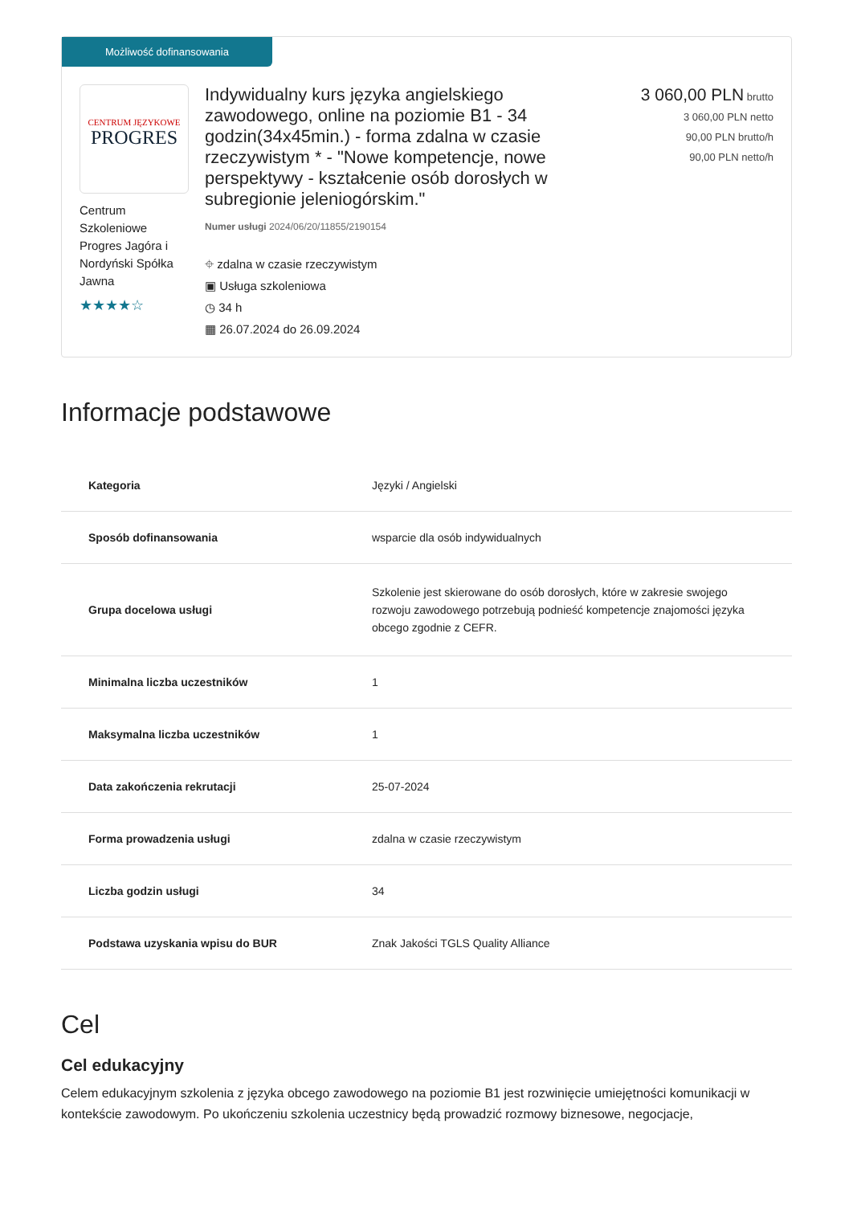Możliwość dofinansowania
CENTRUM JĘZYKOWE
PROGRES
Centrum Szkoleniowe Progres Jagóra i Nordyński Spółka Jawna
★★★★☆
Indywidualny kurs języka angielskiego zawodowego, online na poziomie B1 - 34 godzin(34x45min.) - forma zdalna w czasie rzeczywistym * - "Nowe kompetencje, nowe perspektywy - kształcenie osób dorosłych w subregionie jeleniogórskim."
Numer usługi 2024/06/20/11855/2190154
⌖ zdalna w czasie rzeczywistym
▣ Usługa szkoleniowa
◷ 34 h
▦ 26.07.2024 do 26.09.2024
3 060,00 PLN brutto
3 060,00 PLN netto
90,00 PLN brutto/h
90,00 PLN netto/h
Informacje podstawowe
| Kategoria | Języki / Angielski |
| Sposób dofinansowania | wsparcie dla osób indywidualnych |
| Grupa docelowa usługi | Szkolenie jest skierowane do osób dorosłych, które w zakresie swojego rozwoju zawodowego potrzebują podnieść kompetencje znajomości języka obcego zgodnie z CEFR. |
| Minimalna liczba uczestników | 1 |
| Maksymalna liczba uczestników | 1 |
| Data zakończenia rekrutacji | 25-07-2024 |
| Forma prowadzenia usługi | zdalna w czasie rzeczywistym |
| Liczba godzin usługi | 34 |
| Podstawa uzyskania wpisu do BUR | Znak Jakości TGLS Quality Alliance |
Cel
Cel edukacyjny
Celem edukacyjnym szkolenia z języka obcego zawodowego na poziomie B1 jest rozwinięcie umiejętności komunikacji w kontekście zawodowym. Po ukończeniu szkolenia uczestnicy będą prowadzić rozmowy biznesowe, negocjacje,